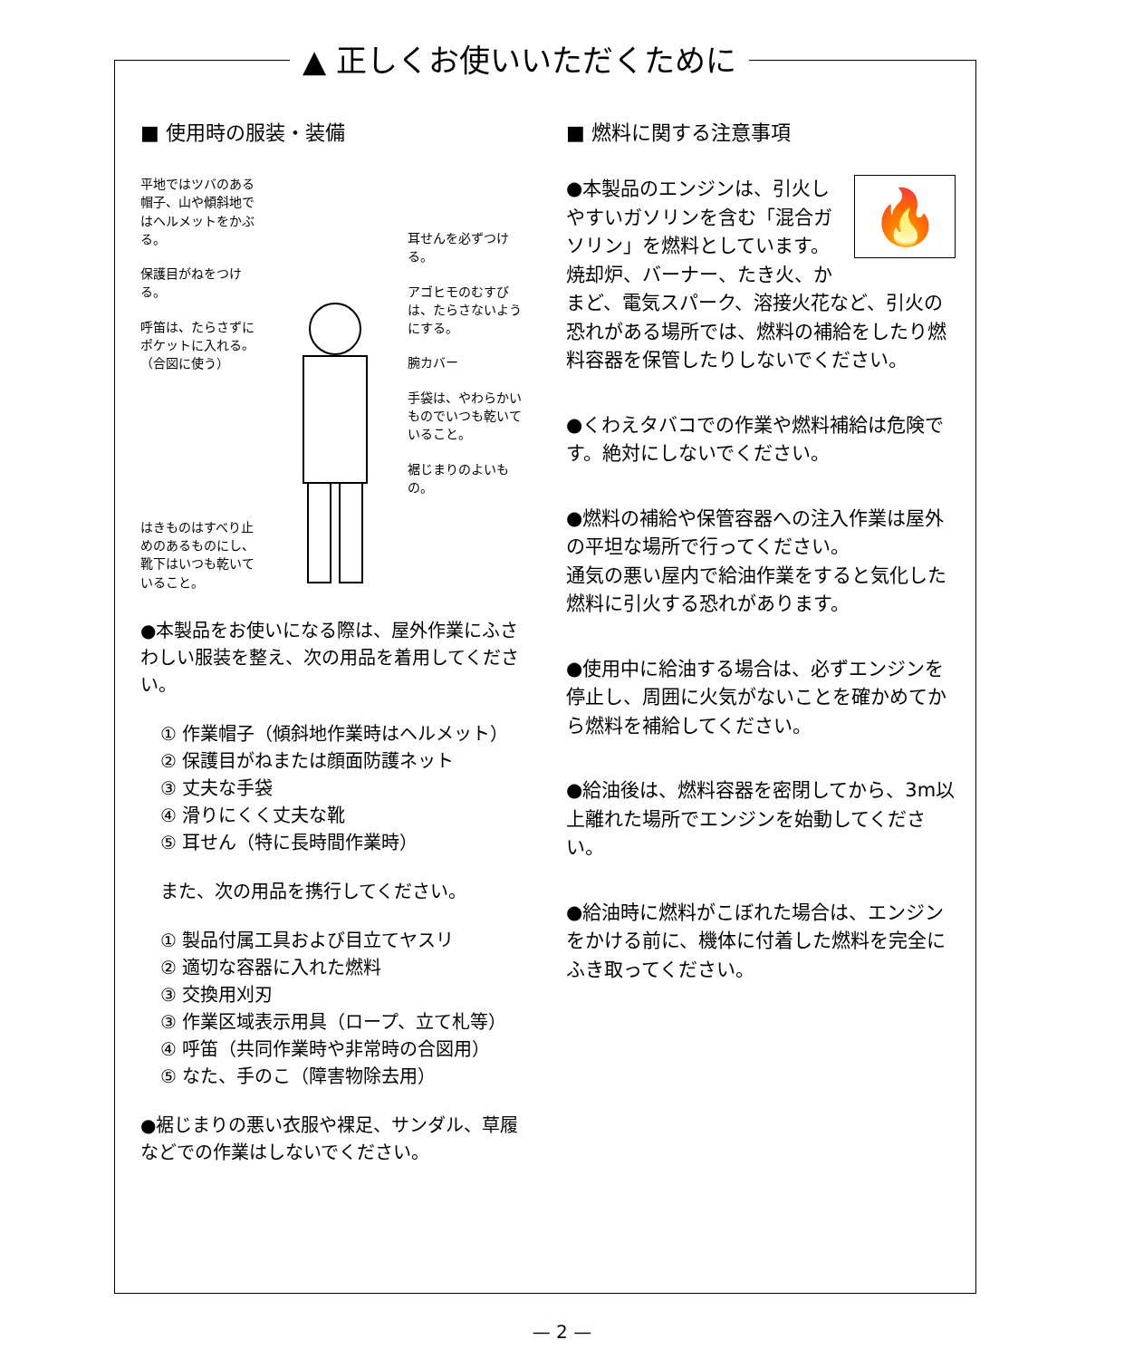▲ 正しくお使いいただくために
■ 使用時の服装・装備
平地ではツバのある帽子、山や傾斜地ではヘルメットをかぶる。
保護目がねをつける。
呼笛は、たらさずにポケットに入れる。（合図に使う）
はきものはすべり止めのあるものにし、靴下はいつも乾いていること。
耳せんを必ずつける。
アゴヒモのむすびは、たらさないようにする。
腕カバー
手袋は、やわらかいものでいつも乾いていること。
裾じまりのよいもの。
●本製品をお使いになる際は、屋外作業にふさわしい服装を整え、次の用品を着用してください。
① 作業帽子（傾斜地作業時はヘルメット）
② 保護目がねまたは顔面防護ネット
③ 丈夫な手袋
④ 滑りにくく丈夫な靴
⑤ 耳せん（特に長時間作業時）
また、次の用品を携行してください。
① 製品付属工具および目立てヤスリ
② 適切な容器に入れた燃料
③ 交換用刈刃
③ 作業区域表示用具（ロープ、立て札等）
④ 呼笛（共同作業時や非常時の合図用）
⑤ なた、手のこ（障害物除去用）
●裾じまりの悪い衣服や裸足、サンダル、草履などでの作業はしないでください。
■ 燃料に関する注意事項
🔥
●本製品のエンジンは、引火しやすいガソリンを含む「混合ガソリン」を燃料としています。
焼却炉、バーナー、たき火、かまど、電気スパーク、溶接火花など、引火の恐れがある場所では、燃料の補給をしたり燃料容器を保管したりしないでください。
●くわえタバコでの作業や燃料補給は危険です。絶対にしないでください。
●燃料の補給や保管容器への注入作業は屋外の平坦な場所で行ってください。
通気の悪い屋内で給油作業をすると気化した燃料に引火する恐れがあります。
●使用中に給油する場合は、必ずエンジンを停止し、周囲に火気がないことを確かめてから燃料を補給してください。
●給油後は、燃料容器を密閉してから、3m以上離れた場所でエンジンを始動してください。
●給油時に燃料がこぼれた場合は、エンジンをかける前に、機体に付着した燃料を完全にふき取ってください。
— 2 —